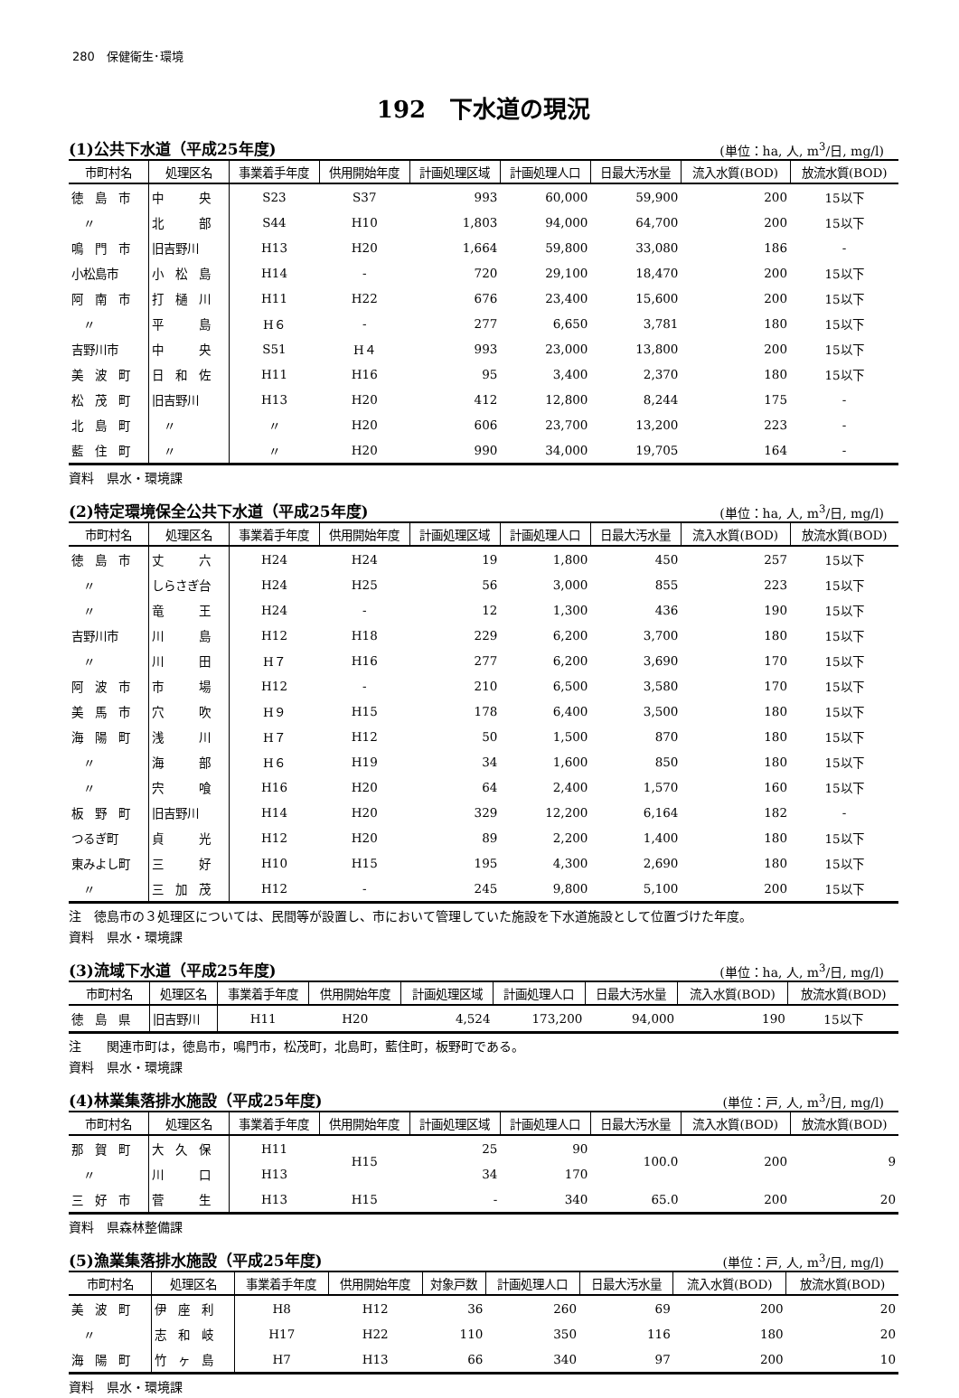280　保健衛生･環境
192　下水道の現況
(1)公共下水道（平成25年度) (単位：ha, 人, m<sup>3</sup>/日, mg/l)
| 市町村名 | 処理区名 | 事業着手年度 | 供用開始年度 | 計画処理区域 | 計画処理人口 | 日最大汚水量 | 流入水質(BOD) | 放流水質(BOD) |
| --- | --- | --- | --- | --- | --- | --- | --- | --- |
| 徳 島 市 | 中 央 | S23 | S37 | 993 | 60,000 | 59,900 | 200 | 15以下 |
| 〃 | 北 部 | S44 | H10 | 1,803 | 94,000 | 64,700 | 200 | 15以下 |
| 鳴 門 市 | 旧吉野川 | H13 | H20 | 1,664 | 59,800 | 33,080 | 186 | - |
| 小松島市 | 小 松 島 | H14 | - | 720 | 29,100 | 18,470 | 200 | 15以下 |
| 阿 南 市 | 打 樋 川 | H11 | H22 | 676 | 23,400 | 15,600 | 200 | 15以下 |
| 〃 | 平 島 | H６ | - | 277 | 6,650 | 3,781 | 180 | 15以下 |
| 吉野川市 | 中 央 | S51 | H４ | 993 | 23,000 | 13,800 | 200 | 15以下 |
| 美 波 町 | 日 和 佐 | H11 | H16 | 95 | 3,400 | 2,370 | 180 | 15以下 |
| 松 茂 町 | 旧吉野川 | H13 | H20 | 412 | 12,800 | 8,244 | 175 | - |
| 北 島 町 | 〃 | 〃 | H20 | 606 | 23,700 | 13,200 | 223 | - |
| 藍 住 町 | 〃 | 〃 | H20 | 990 | 34,000 | 19,705 | 164 | - |
資料　県水・環境課
(2)特定環境保全公共下水道（平成25年度) (単位：ha, 人, m<sup>3</sup>/日, mg/l)
| 市町村名 | 処理区名 | 事業着手年度 | 供用開始年度 | 計画処理区域 | 計画処理人口 | 日最大汚水量 | 流入水質(BOD) | 放流水質(BOD) |
| --- | --- | --- | --- | --- | --- | --- | --- | --- |
| 徳 島 市 | 丈 六 | H24 | H24 | 19 | 1,800 | 450 | 257 | 15以下 |
| 〃 | しらさぎ台 | H24 | H25 | 56 | 3,000 | 855 | 223 | 15以下 |
| 〃 | 竜 王 | H24 | - | 12 | 1,300 | 436 | 190 | 15以下 |
| 吉野川市 | 川 島 | H12 | H18 | 229 | 6,200 | 3,700 | 180 | 15以下 |
| 〃 | 川 田 | H７ | H16 | 277 | 6,200 | 3,690 | 170 | 15以下 |
| 阿 波 市 | 市 場 | H12 | - | 210 | 6,500 | 3,580 | 170 | 15以下 |
| 美 馬 市 | 穴 吹 | H９ | H15 | 178 | 6,400 | 3,500 | 180 | 15以下 |
| 海 陽 町 | 浅 川 | H７ | H12 | 50 | 1,500 | 870 | 180 | 15以下 |
| 〃 | 海 部 | H６ | H19 | 34 | 1,600 | 850 | 180 | 15以下 |
| 〃 | 宍 喰 | H16 | H20 | 64 | 2,400 | 1,570 | 160 | 15以下 |
| 板 野 町 | 旧吉野川 | H14 | H20 | 329 | 12,200 | 6,164 | 182 | - |
| つるぎ町 | 貞 光 | H12 | H20 | 89 | 2,200 | 1,400 | 180 | 15以下 |
| 東みよし町 | 三 好 | H10 | H15 | 195 | 4,300 | 2,690 | 180 | 15以下 |
| 〃 | 三 加 茂 | H12 | - | 245 | 9,800 | 5,100 | 200 | 15以下 |
注　徳島市の３処理区については、民間等が設置し、市において管理していた施設を下水道施設として位置づけた年度。
資料　県水・環境課
(3)流域下水道（平成25年度) (単位：ha, 人, m<sup>3</sup>/日, mg/l)
| 市町村名 | 処理区名 | 事業着手年度 | 供用開始年度 | 計画処理区域 | 計画処理人口 | 日最大汚水量 | 流入水質(BOD) | 放流水質(BOD) |
| --- | --- | --- | --- | --- | --- | --- | --- | --- |
| 徳 島 県 | 旧吉野川 | H11 | H20 | 4,524 | 173,200 | 94,000 | 190 | 15以下 |
注　　関連市町は，徳島市，鳴門市，松茂町，北島町，藍住町，板野町である。
資料　県水・環境課
(4)林業集落排水施設（平成25年度) (単位：戸, 人, m<sup>3</sup>/日, mg/l)
| 市町村名 | 処理区名 | 事業着手年度 | 供用開始年度 | 計画処理区域 | 計画処理人口 | 日最大汚水量 | 流入水質(BOD) | 放流水質(BOD) |
| --- | --- | --- | --- | --- | --- | --- | --- | --- |
| 那 賀 町 | 大 久 保 | H11 | H15 | 25 | 90 | 100.0 | 200 | 9 |
| 〃 | 川 口 | H13 | | 34 | 170 | | | |
| 三 好 市 | 菅 生 | H13 | H15 | - | 340 | 65.0 | 200 | 20 |
資料　県森林整備課
(5)漁業集落排水施設（平成25年度) (単位：戸, 人, m<sup>3</sup>/日, mg/l)
| 市町村名 | 処理区名 | 事業着手年度 | 供用開始年度 | 対象戸数 | 計画処理人口 | 日最大汚水量 | 流入水質(BOD) | 放流水質(BOD) |
| --- | --- | --- | --- | --- | --- | --- | --- | --- |
| 美 波 町 | 伊 座 利 | H8 | H12 | 36 | 260 | 69 | 200 | 20 |
| 〃 | 志 和 岐 | H17 | H22 | 110 | 350 | 116 | 180 | 20 |
| 海 陽 町 | 竹 ヶ 島 | H7 | H13 | 66 | 340 | 97 | 200 | 10 |
資料　県水・環境課